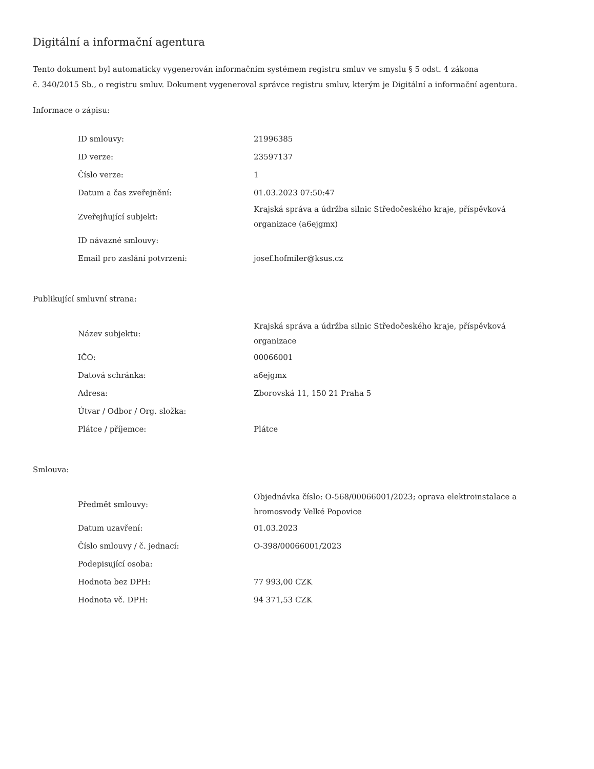Digitální a informační agentura
Tento dokument byl automaticky vygenerován informačním systémem registru smluv ve smyslu § 5 odst. 4 zákona
č. 340/2015 Sb., o registru smluv. Dokument vygeneroval správce registru smluv, kterým je Digitální a informační agentura.
Informace o zápisu:
| ID smlouvy: | 21996385 |
| ID verze: | 23597137 |
| Číslo verze: | 1 |
| Datum a čas zveřejnění: | 01.03.2023 07:50:47 |
| Zveřejňující subjekt: | Krajská správa a údržba silnic Středočeského kraje, příspěvková organizace (a6ejgmx) |
| ID návazné smlouvy: | |
| Email pro zaslání potvrzení: | josef.hofmiler@ksus.cz |
Publikující smluvní strana:
| Název subjektu: | Krajská správa a údržba silnic Středočeského kraje, příspěvková organizace |
| IČO: | 00066001 |
| Datová schránka: | a6ejgmx |
| Adresa: | Zborovská 11, 150 21 Praha 5 |
| Útvar / Odbor / Org. složka: | |
| Plátce / příjemce: | Plátce |
Smlouva:
| Předmět smlouvy: | Objednávka číslo: O-568/00066001/2023; oprava elektroinstalace a hromosvody Velké Popovice |
| Datum uzavření: | 01.03.2023 |
| Číslo smlouvy / č. jednací: | O-398/00066001/2023 |
| Podepisující osoba: | |
| Hodnota bez DPH: | 77 993,00 CZK |
| Hodnota vč. DPH: | 94 371,53 CZK |